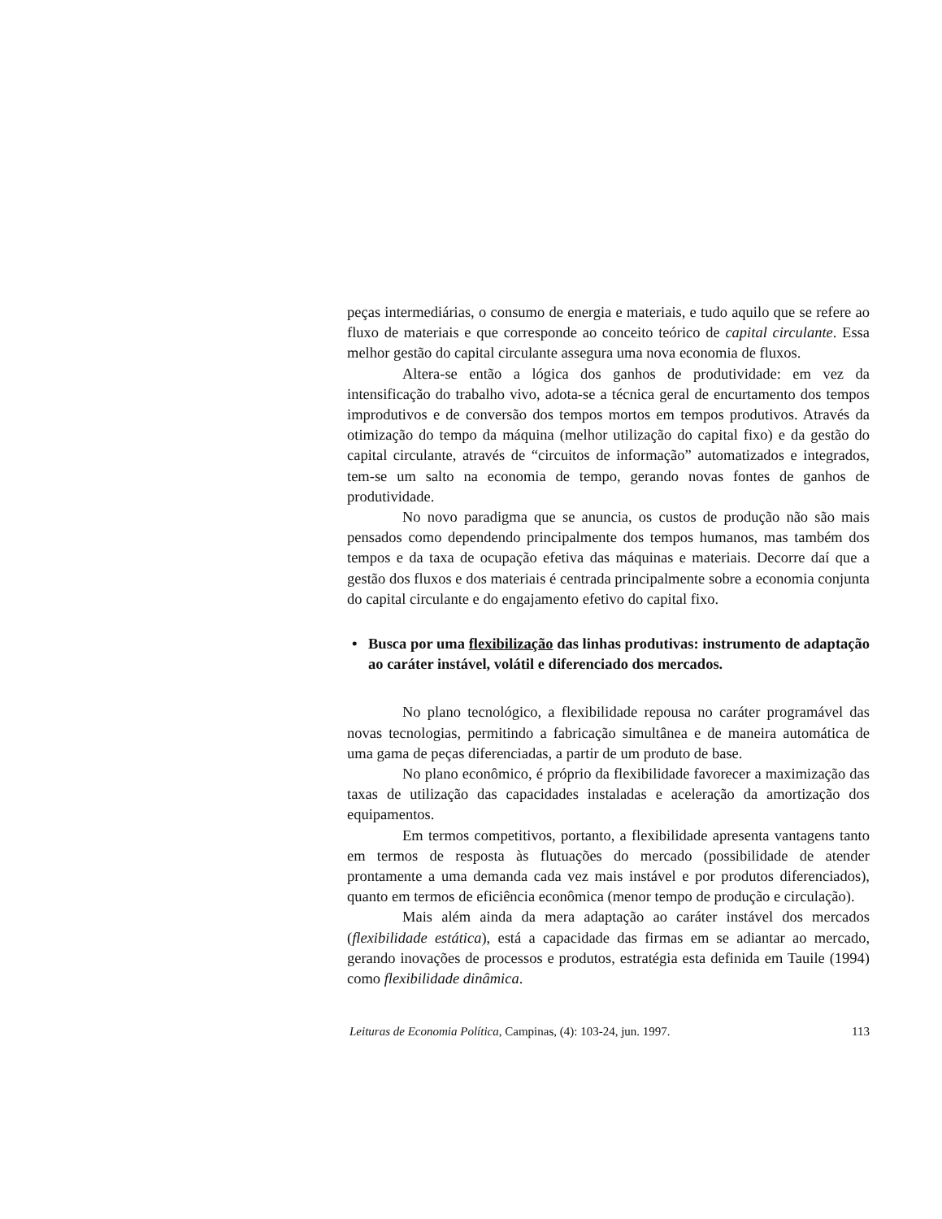peças intermediárias, o consumo de energia e materiais, e tudo aquilo que se refere ao fluxo de materiais e que corresponde ao conceito teórico de capital circulante. Essa melhor gestão do capital circulante assegura uma nova economia de fluxos.
Altera-se então a lógica dos ganhos de produtividade: em vez da intensificação do trabalho vivo, adota-se a técnica geral de encurtamento dos tempos improdutivos e de conversão dos tempos mortos em tempos produtivos. Através da otimização do tempo da máquina (melhor utilização do capital fixo) e da gestão do capital circulante, através de “circuitos de informação” automatizados e integrados, tem-se um salto na economia de tempo, gerando novas fontes de ganhos de produtividade.
No novo paradigma que se anuncia, os custos de produção não são mais pensados como dependendo principalmente dos tempos humanos, mas também dos tempos e da taxa de ocupação efetiva das máquinas e materiais. Decorre daí que a gestão dos fluxos e dos materiais é centrada principalmente sobre a economia conjunta do capital circulante e do engajamento efetivo do capital fixo.
• Busca por uma flexibilização das linhas produtivas: instrumento de adaptação ao caráter instável, volátil e diferenciado dos mercados.
No plano tecnológico, a flexibilidade repousa no caráter programável das novas tecnologias, permitindo a fabricação simultânea e de maneira automática de uma gama de peças diferenciadas, a partir de um produto de base.
No plano econômico, é próprio da flexibilidade favorecer a maximização das taxas de utilização das capacidades instaladas e aceleração da amortização dos equipamentos.
Em termos competitivos, portanto, a flexibilidade apresenta vantagens tanto em termos de resposta às flutuações do mercado (possibilidade de atender prontamente a uma demanda cada vez mais instável e por produtos diferenciados), quanto em termos de eficiência econômica (menor tempo de produção e circulação).
Mais além ainda da mera adaptação ao caráter instável dos mercados (flexibilidade estática), está a capacidade das firmas em se adiantar ao mercado, gerando inovações de processos e produtos, estratégia esta definida em Tauile (1994) como flexibilidade dinâmica.
Leituras de Economia Política, Campinas, (4): 103-24, jun. 1997. 113